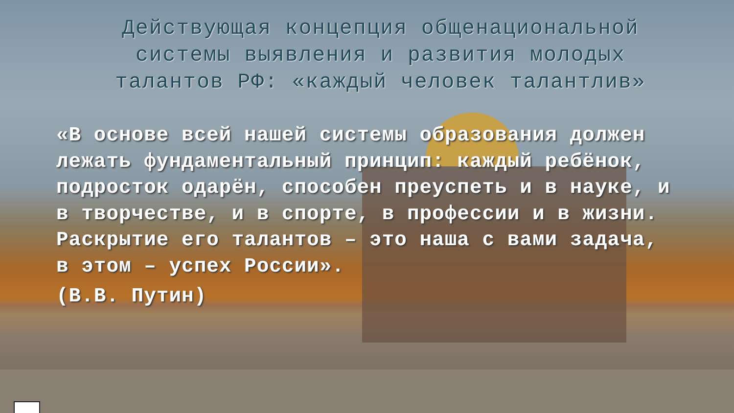Действующая концепция общенациональной системы выявления и развития молодых талантов РФ: «каждый человек талантлив»
«В основе всей нашей системы образования должен лежать фундаментальный принцип: каждый ребёнок, подросток одарён, способен преуспеть и в науке, и в творчестве, и в спорте, в профессии и в жизни. Раскрытие его талантов – это наша с вами задача, в этом – успех России».
(В.В. Путин)